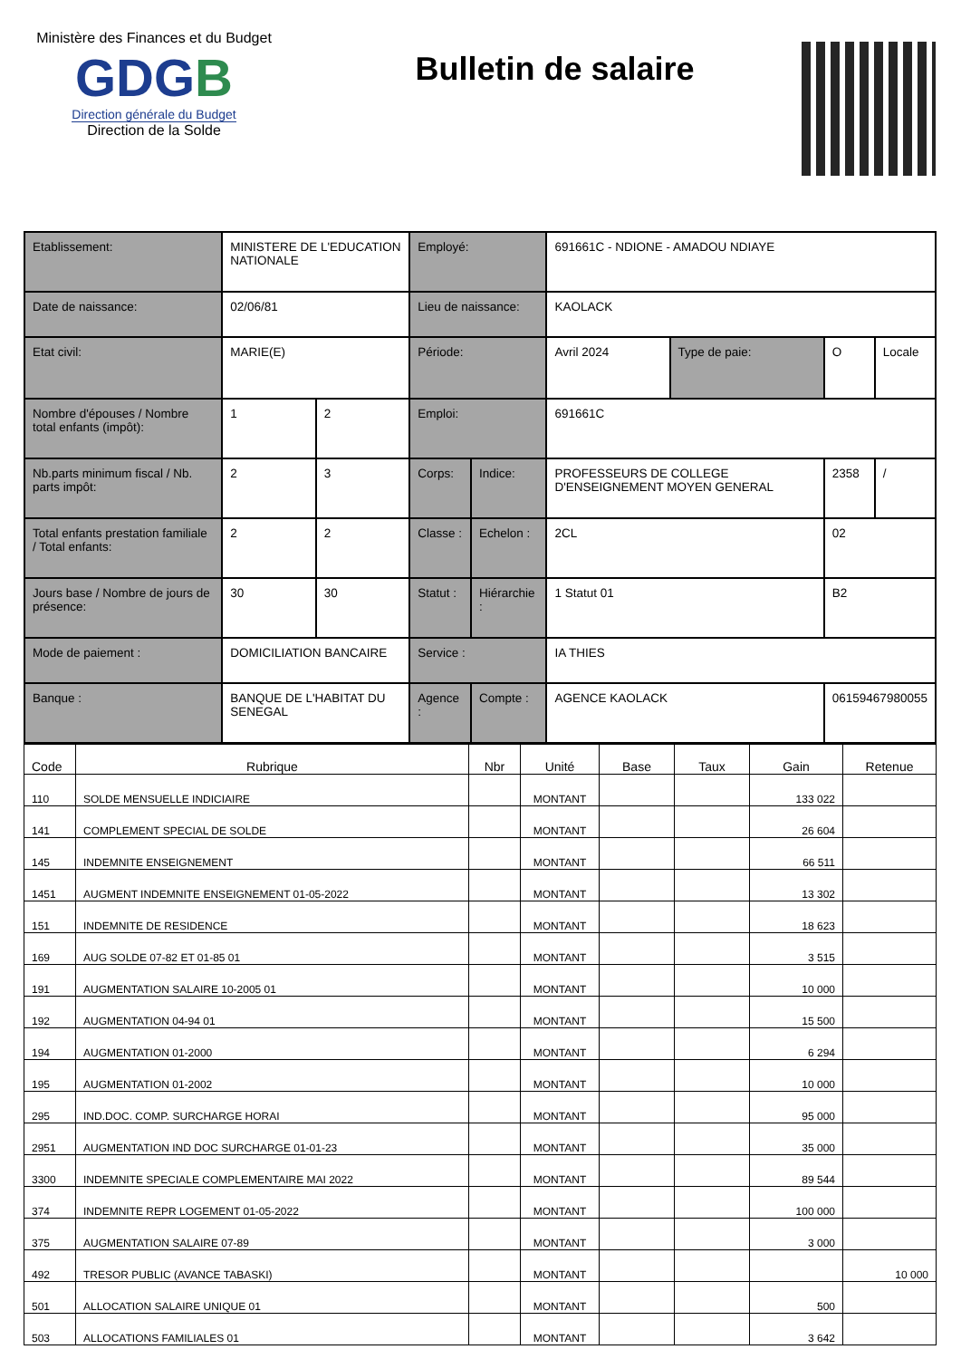Ministère des Finances et du Budget
G DGB
Direction générale du Budget
Direction de la Solde
Bulletin de salaire
| Etablissement: | MINISTERE DE L'EDUCATION NATIONALE | | Employé: | | 691661C - NDIONE - AMADOU NDIAYE | | | |
| Date de naissance: | 02/06/81 | | Lieu de naissance: | | KAOLACK | | | |
| Etat civil: | MARIE(E) | | Période: | | Avril 2024 | Type de paie: | O | Locale |
| Nombre d'épouses / Nombre total enfants (impôt): | 1 | 2 | Emploi: | | 691661C | | | |
| Nb.parts minimum fiscal / Nb. parts impôt: | 2 | 3 | Corps: | Indice: | PROFESSEURS DE COLLEGE D'ENSEIGNEMENT MOYEN GENERAL | | 2358 | / |
| Total enfants prestation familiale / Total enfants: | 2 | 2 | Classe : | Echelon : | 2CL | | 02 | |
| Jours base / Nombre de jours de présence: | 30 | 30 | Statut : | Hiérarchie : | 1 Statut 01 | | B2 | |
| Mode de paiement : | DOMICILIATION BANCAIRE | | Service : | | IA THIES | | | |
| Banque : | BANQUE DE L'HABITAT DU SENEGAL | | Agence : | Compte : | AGENCE KAOLACK | | 06159467980055 | |
| Code | Rubrique | Nbr | Unité | Base | Taux | Gain | Retenue |
| --- | --- | --- | --- | --- | --- | --- | --- |
| 110 | SOLDE MENSUELLE INDICIAIRE | | MONTANT | | | 133 022 | |
| 141 | COMPLEMENT SPECIAL DE SOLDE | | MONTANT | | | 26 604 | |
| 145 | INDEMNITE ENSEIGNEMENT | | MONTANT | | | 66 511 | |
| 1451 | AUGMENT INDEMNITE ENSEIGNEMENT 01-05-2022 | | MONTANT | | | 13 302 | |
| 151 | INDEMNITE DE RESIDENCE | | MONTANT | | | 18 623 | |
| 169 | AUG SOLDE 07-82 ET 01-85 01 | | MONTANT | | | 3 515 | |
| 191 | AUGMENTATION SALAIRE 10-2005 01 | | MONTANT | | | 10 000 | |
| 192 | AUGMENTATION 04-94 01 | | MONTANT | | | 15 500 | |
| 194 | AUGMENTATION 01-2000 | | MONTANT | | | 6 294 | |
| 195 | AUGMENTATION 01-2002 | | MONTANT | | | 10 000 | |
| 295 | IND.DOC. COMP. SURCHARGE HORAI | | MONTANT | | | 95 000 | |
| 2951 | AUGMENTATION IND DOC SURCHARGE 01-01-23 | | MONTANT | | | 35 000 | |
| 3300 | INDEMNITE SPECIALE COMPLEMENTAIRE MAI 2022 | | MONTANT | | | 89 544 | |
| 374 | INDEMNITE REPR LOGEMENT 01-05-2022 | | MONTANT | | | 100 000 | |
| 375 | AUGMENTATION SALAIRE 07-89 | | MONTANT | | | 3 000 | |
| 492 | TRESOR PUBLIC (AVANCE TABASKI) | | MONTANT | | | | 10 000 |
| 501 | ALLOCATION SALAIRE UNIQUE 01 | | MONTANT | | | 500 | |
| 503 | ALLOCATIONS FAMILIALES 01 | | MONTANT | | | 3 642 | |